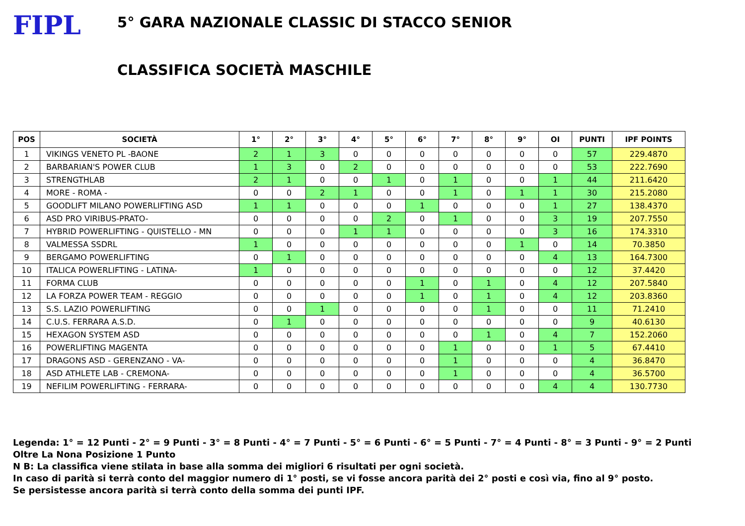FIPL
5° GARA NAZIONALE CLASSIC DI STACCO SENIOR
CLASSIFICA SOCIETÀ MASCHILE
| POS | SOCIETÀ | 1° | 2° | 3° | 4° | 5° | 6° | 7° | 8° | 9° | OI | PUNTI | IPF POINTS |
| --- | --- | --- | --- | --- | --- | --- | --- | --- | --- | --- | --- | --- | --- |
| 1 | VIKINGS VENETO PL -BAONE | 2 | 1 | 3 | 0 | 0 | 0 | 0 | 0 | 0 | 0 | 57 | 229.4870 |
| 2 | BARBARIAN'S POWER CLUB | 1 | 3 | 0 | 2 | 0 | 0 | 0 | 0 | 0 | 0 | 53 | 222.7690 |
| 3 | STRENGTHLAB | 2 | 1 | 0 | 0 | 1 | 0 | 1 | 0 | 0 | 1 | 44 | 211.6420 |
| 4 | MORE - ROMA - | 0 | 0 | 2 | 1 | 0 | 0 | 1 | 0 | 1 | 1 | 30 | 215.2080 |
| 5 | GOODLIFT MILANO POWERLIFTING ASD | 1 | 1 | 0 | 0 | 0 | 1 | 0 | 0 | 0 | 1 | 27 | 138.4370 |
| 6 | ASD PRO VIRIBUS-PRATO- | 0 | 0 | 0 | 0 | 2 | 0 | 1 | 0 | 0 | 3 | 19 | 207.7550 |
| 7 | HYBRID POWERLIFTING - QUISTELLO - MN | 0 | 0 | 0 | 1 | 1 | 0 | 0 | 0 | 0 | 3 | 16 | 174.3310 |
| 8 | VALMESSA SSDRL | 1 | 0 | 0 | 0 | 0 | 0 | 0 | 0 | 1 | 0 | 14 | 70.3850 |
| 9 | BERGAMO POWERLIFTING | 0 | 1 | 0 | 0 | 0 | 0 | 0 | 0 | 0 | 4 | 13 | 164.7300 |
| 10 | ITALICA POWERLIFTING - LATINA- | 1 | 0 | 0 | 0 | 0 | 0 | 0 | 0 | 0 | 0 | 12 | 37.4420 |
| 11 | FORMA CLUB | 0 | 0 | 0 | 0 | 0 | 1 | 0 | 1 | 0 | 4 | 12 | 207.5840 |
| 12 | LA FORZA POWER TEAM - REGGIO | 0 | 0 | 0 | 0 | 0 | 1 | 0 | 1 | 0 | 4 | 12 | 203.8360 |
| 13 | S.S. LAZIO POWERLIFTING | 0 | 0 | 1 | 0 | 0 | 0 | 0 | 1 | 0 | 0 | 11 | 71.2410 |
| 14 | C.U.S. FERRARA A.S.D. | 0 | 1 | 0 | 0 | 0 | 0 | 0 | 0 | 0 | 0 | 9 | 40.6130 |
| 15 | HEXAGON SYSTEM ASD | 0 | 0 | 0 | 0 | 0 | 0 | 0 | 1 | 0 | 4 | 7 | 152.2060 |
| 16 | POWERLIFTING MAGENTA | 0 | 0 | 0 | 0 | 0 | 0 | 1 | 0 | 0 | 1 | 5 | 67.4410 |
| 17 | DRAGONS ASD - GERENZANO - VA- | 0 | 0 | 0 | 0 | 0 | 0 | 1 | 0 | 0 | 0 | 4 | 36.8470 |
| 18 | ASD ATHLETE LAB - CREMONA- | 0 | 0 | 0 | 0 | 0 | 0 | 1 | 0 | 0 | 0 | 4 | 36.5700 |
| 19 | NEFILIM POWERLIFTING - FERRARA- | 0 | 0 | 0 | 0 | 0 | 0 | 0 | 0 | 0 | 4 | 4 | 130.7730 |
Legenda: 1° = 12 Punti - 2° = 9 Punti - 3° = 8 Punti - 4° = 7 Punti - 5° = 6 Punti - 6° = 5 Punti - 7° = 4 Punti - 8° = 3 Punti - 9° = 2 Punti
Oltre La Nona Posizione 1 Punto
N B: La classifica viene stilata in base alla somma dei migliori 6 risultati per ogni società.
In caso di parità si terrà conto del maggior numero di 1° posti, se vi fosse ancora parità dei 2° posti e così via, fino al 9° posto.
Se persistesse ancora parità si terrà conto della somma dei punti IPF.